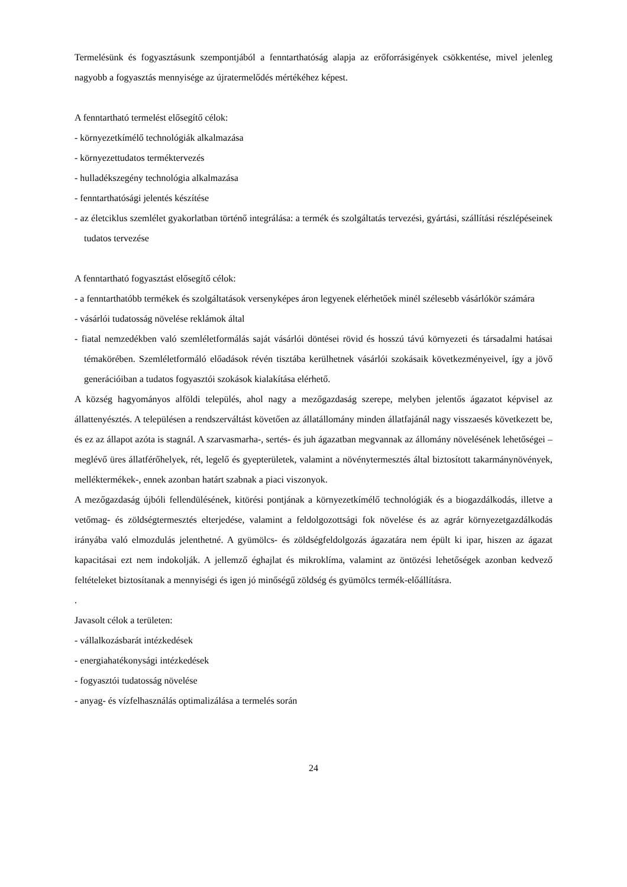Termelésünk és fogyasztásunk szempontjából a fenntarthatóság alapja az erőforrásigények csökkentése, mivel jelenleg nagyobb a fogyasztás mennyisége az újratermelődés mértékéhez képest.
A fenntartható termelést elősegítő célok:
- környezetkímélő technológiák alkalmazása
- környezettudatos terméktervezés
- hulladékszegény technológia alkalmazása
- fenntarthatósági jelentés készítése
- az életciklus szemlélet gyakorlatban történő integrálása: a termék és szolgáltatás tervezési, gyártási, szállítási részlépéseinek tudatos tervezése
A fenntartható fogyasztást elősegítő célok:
- a fenntarthatóbb termékek és szolgáltatások versenyképes áron legyenek elérhetőek minél szélesebb vásárlókör számára
- vásárlói tudatosság növelése reklámok által
- fiatal nemzedékben való szemléletformálás saját vásárlói döntései rövid és hosszú távú környezeti és társadalmi hatásai témakörében. Szemléletformáló előadások révén tisztába kerülhetnek vásárlói szokásaik következményeivel, így a jövő generációiban a tudatos fogyasztói szokások kialakítása elérhető.
A község hagyományos alföldi település, ahol nagy a mezőgazdaság szerepe, melyben jelentős ágazatot képvisel az állattenyésztés. A településen a rendszerváltást követően az állatállomány minden állatfajánál nagy visszaesés következett be, és ez az állapot azóta is stagnál. A szarvasmarha-, sertés- és juh ágazatban megvannak az állomány növelésének lehetőségei – meglévő üres állatférőhelyek, rét, legelő és gyepterületek, valamint a növénytermesztés által biztosított takarmánynövények, melléktermékek-, ennek azonban határt szabnak a piaci viszonyok.
A mezőgazdaság újbóli fellendülésének, kitörési pontjának a környezetkímélő technológiák és a biogazdálkodás, illetve a vetőmag- és zöldségtermesztés elterjedése, valamint a feldolgozottsági fok növelése és az agrár környezetgazdálkodás irányába való elmozdulás jelenthetné. A gyümölcs- és zöldségfeldolgozás ágazatára nem épült ki ipar, hiszen az ágazat kapacitásai ezt nem indokolják. A jellemző éghajlat és mikroklíma, valamint az öntözési lehetőségek azonban kedvező feltételeket biztosítanak a mennyiségi és igen jó minőségű zöldség és gyümölcs termék-előállításra.
.
Javasolt célok a területen:
- vállalkozásbarát intézkedések
- energiahatékonysági intézkedések
- fogyasztói tudatosság növelése
- anyag- és vízfelhasználás optimalizálása a termelés során
24